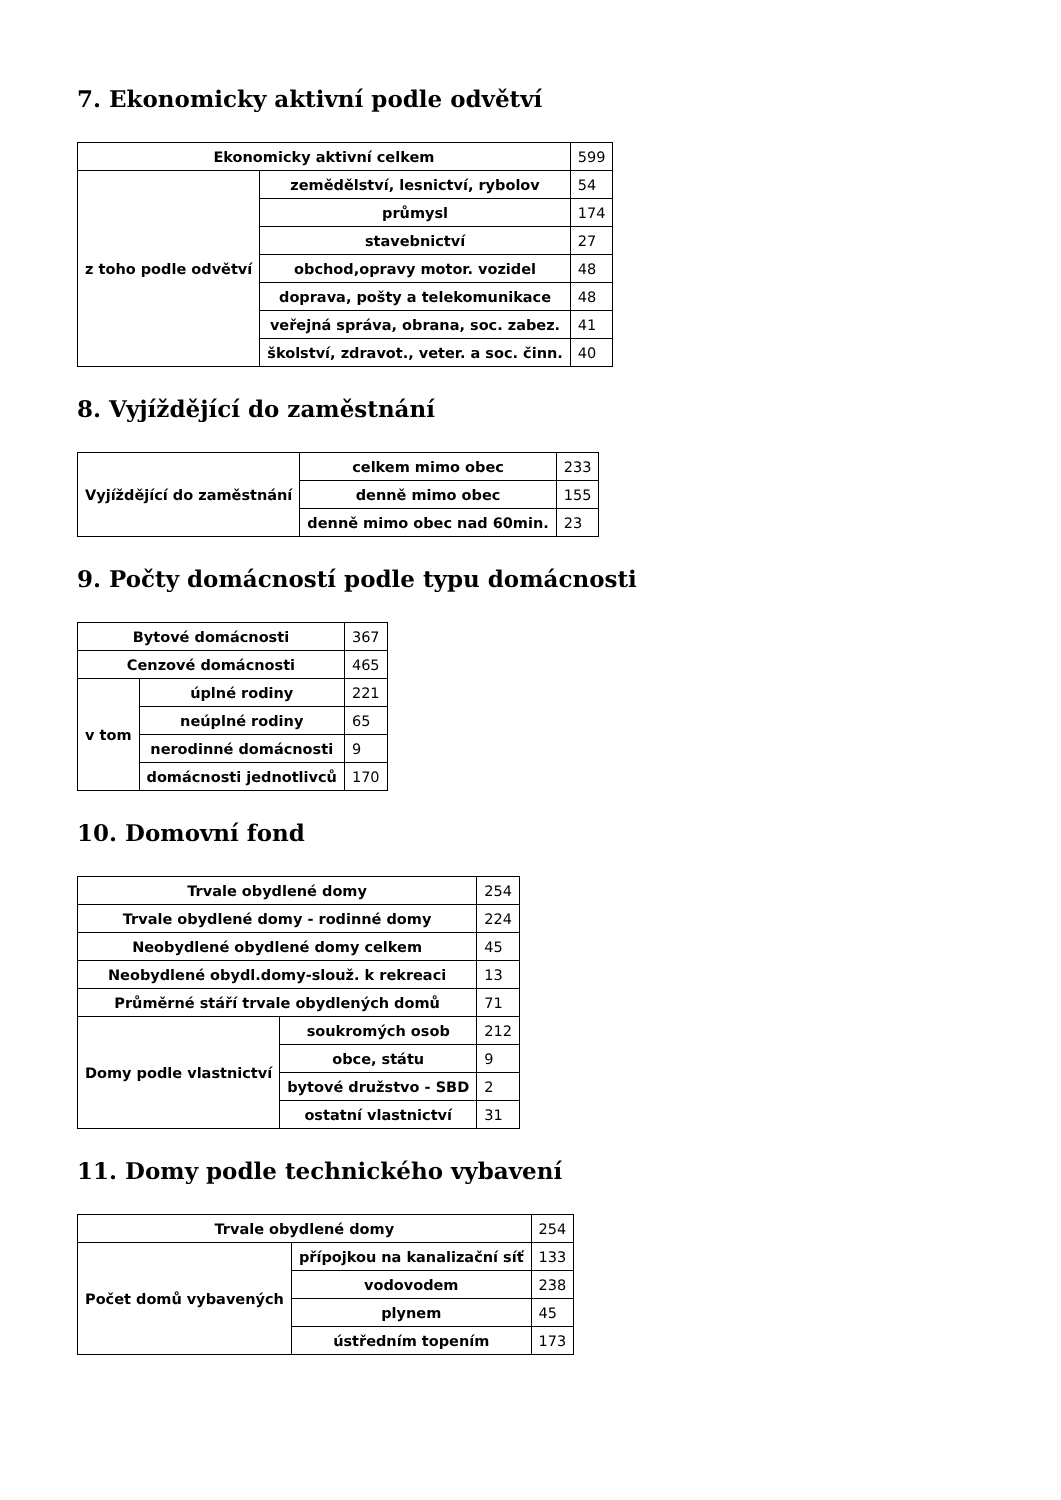7. Ekonomicky aktivní podle odvětví
| Ekonomicky aktivní celkem | | 599 |
| z toho podle odvětví | zemědělství, lesnictví, rybolov | 54 |
| | průmysl | 174 |
| | stavebnictví | 27 |
| | obchod,opravy motor. vozidel | 48 |
| | doprava, pošty a telekomunikace | 48 |
| | veřejná správa, obrana, soc. zabez. | 41 |
| | školství, zdravot., veter. a soc. činn. | 40 |
8. Vyjíždějící do zaměstnání
| Vyjíždějící do zaměstnání | celkem mimo obec | 233 |
| | denně mimo obec | 155 |
| | denně mimo obec nad 60min. | 23 |
9. Počty domácností podle typu domácnosti
| Bytové domácnosti | | 367 |
| Cenzové domácnosti | | 465 |
| v tom | úplné rodiny | 221 |
| | neúplné rodiny | 65 |
| | nerodinné domácnosti | 9 |
| | domácnosti jednotlivců | 170 |
10. Domovní fond
| Trvale obydlené domy | | 254 |
| Trvale obydlené domy - rodinné domy | | 224 |
| Neobydlené obydlené domy celkem | | 45 |
| Neobydlené obydl.domy-slouž. k rekreaci | | 13 |
| Průměrné stáří trvale obydlených domů | | 71 |
| Domy podle vlastnictví | soukromých osob | 212 |
| | obce, státu | 9 |
| | bytové družstvo - SBD | 2 |
| | ostatní vlastnictví | 31 |
11. Domy podle technického vybavení
| Trvale obydlené domy | | 254 |
| Počet domů vybavených | přípojkou na kanalizační síť | 133 |
| | vodovodem | 238 |
| | plynem | 45 |
| | ústředním topením | 173 |